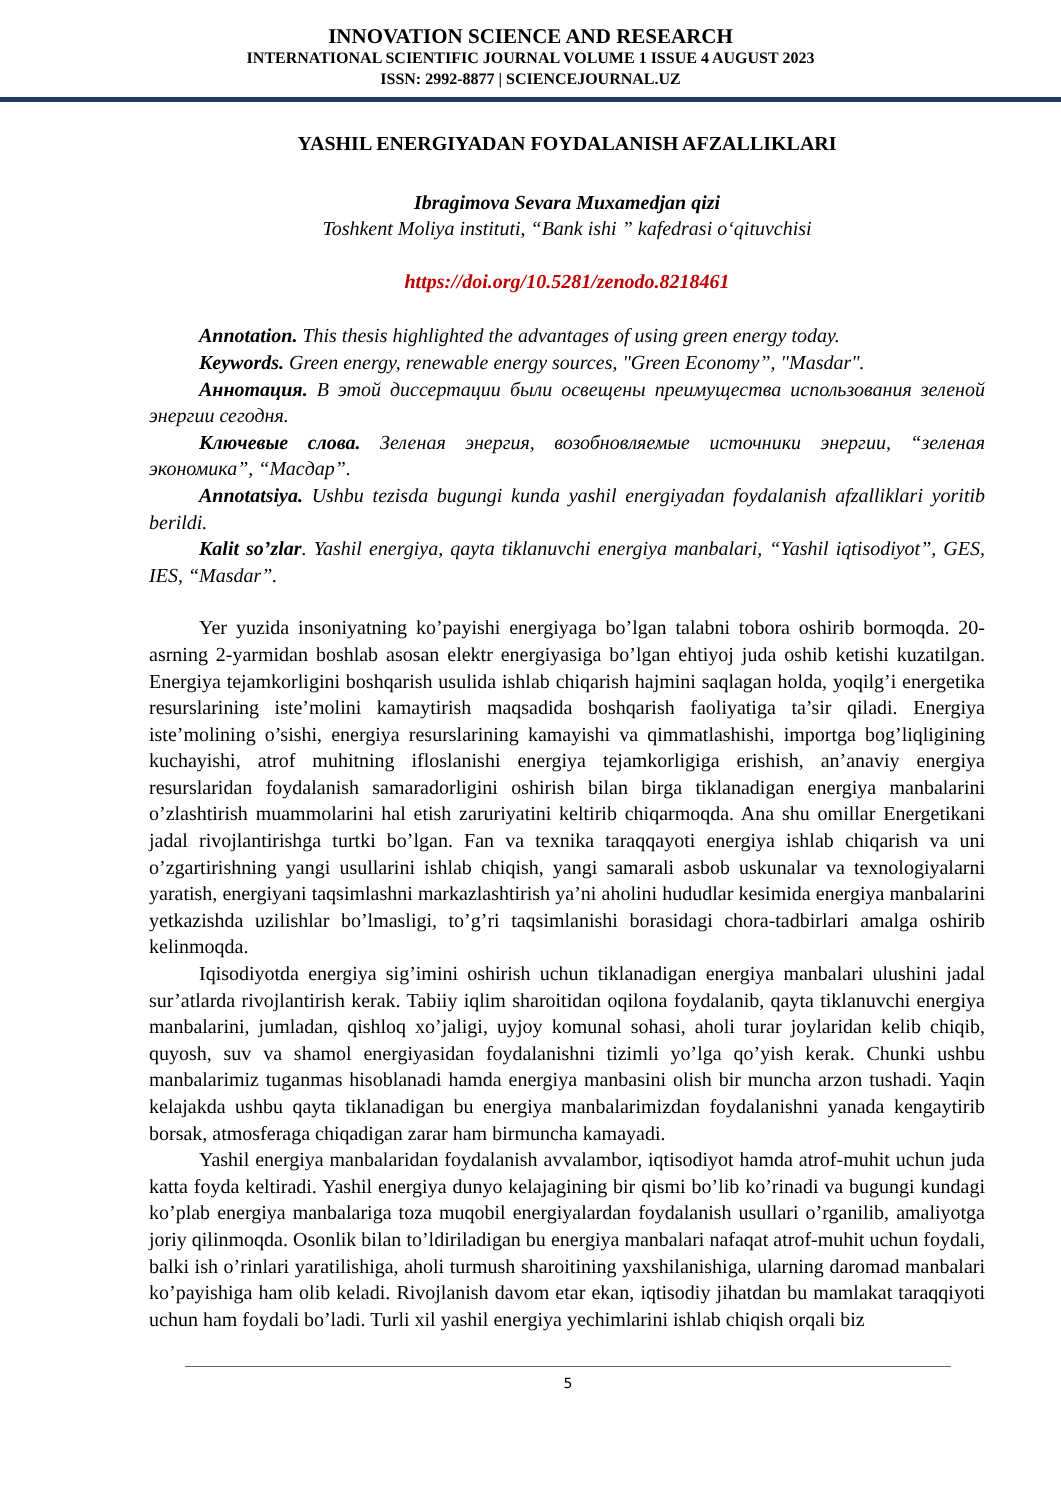INNOVATION SCIENCE AND RESEARCH
INTERNATIONAL SCIENTIFIC JOURNAL VOLUME 1 ISSUE 4 AUGUST 2023
ISSN: 2992-8877 | SCIENCEJOURNAL.UZ
YASHIL ENERGIYADAN FOYDALANISH AFZALLIKLARI
Ibragimova Sevara Muxamedjan qizi
Toshkent Moliya instituti, “Bank ishi ” kafedrasi o‘qituvchisi
https://doi.org/10.5281/zenodo.8218461
Annotation. This thesis highlighted the advantages of using green energy today.
Keywords. Green energy, renewable energy sources, "Green Economy”, "Masdar".
Аннотация. В этой диссертации были освещены преимущества использования зеленой энергии сегодня.
Ключевые слова. Зеленая энергия, возобновляемые источники энергии, “зеленая экономика”, “Масдар”.
Annotatsiya. Ushbu tezisda bugungi kunda yashil energiyadan foydalanish afzalliklari yoritib berildi.
Kalit so’zlar. Yashil energiya, qayta tiklanuvchi energiya manbalari, “Yashil iqtisodiyot”, GES, IES, “Masdar”.
Yer yuzida insoniyatning ko’payishi energiyaga bo’lgan talabni tobora oshirib bormoqda. 20-asrning 2-yarmidan boshlab asosan elektr energiyasiga bo’lgan ehtiyoj juda oshib ketishi kuzatilgan. Energiya tejamkorligini boshqarish usulida ishlab chiqarish hajmini saqlagan holda, yoqilg’i energetika resurslarining iste’molini kamaytirish maqsadida boshqarish faoliyatiga ta’sir qiladi. Energiya iste’molining o’sishi, energiya resurslarining kamayishi va qimmatlashishi, importga bog’liqligining kuchayishi, atrof muhitning ifloslanishi energiya tejamkorligiga erishish, an’anaviy energiya resurslaridan foydalanish samaradorligini oshirish bilan birga tiklanadigan energiya manbalarini o’zlashtirish muammolarini hal etish zaruriyatini keltirib chiqarmoqda. Ana shu omillar Energetikani jadal rivojlantirishga turtki bo’lgan. Fan va texnika taraqqayoti energiya ishlab chiqarish va uni o’zgartirishning yangi usullarini ishlab chiqish, yangi samarali asbob uskunalar va texnologiyalarni yaratish, energiyani taqsimlashni markazlashtirish ya’ni aholini hududlar kesimida energiya manbalarini yetkazishda uzilishlar bo’lmasligi, to’g’ri taqsimlanishi borasidagi chora-tadbirlari amalga oshirib kelinmoqda.
Iqisodiyotda energiya sig’imini oshirish uchun tiklanadigan energiya manbalari ulushini jadal sur’atlarda rivojlantirish kerak. Tabiiy iqlim sharoitidan oqilona foydalanib, qayta tiklanuvchi energiya manbalarini, jumladan, qishloq xo’jaligi, uyjoy komunal sohasi, aholi turar joylaridan kelib chiqib, quyosh, suv va shamol energiyasidan foydalanishni tizimli yo’lga qo’yish kerak. Chunki ushbu manbalarimiz tuganmas hisoblanadi hamda energiya manbasini olish bir muncha arzon tushadi. Yaqin kelajakda ushbu qayta tiklanadigan bu energiya manbalarimizdan foydalanishni yanada kengaytirib borsak, atmosferaga chiqadigan zarar ham birmuncha kamayadi.
Yashil energiya manbalaridan foydalanish avvalambor, iqtisodiyot hamda atrof-muhit uchun juda katta foyda keltiradi. Yashil energiya dunyo kelajagining bir qismi bo’lib ko’rinadi va bugungi kundagi ko’plab energiya manbalariga toza muqobil energiyalardan foydalanish usullari o’rganilib, amaliyotga joriy qilinmoqda. Osonlik bilan to’ldiriladigan bu energiya manbalari nafaqat atrof-muhit uchun foydali, balki ish o’rinlari yaratilishiga, aholi turmush sharoitining yaxshilanishiga, ularning daromad manbalari ko’payishiga ham olib keladi. Rivojlanish davom etar ekan, iqtisodiy jihatdan bu mamlakat taraqqiyoti uchun ham foydali bo’ladi. Turli xil yashil energiya yechimlarini ishlab chiqish orqali biz
5